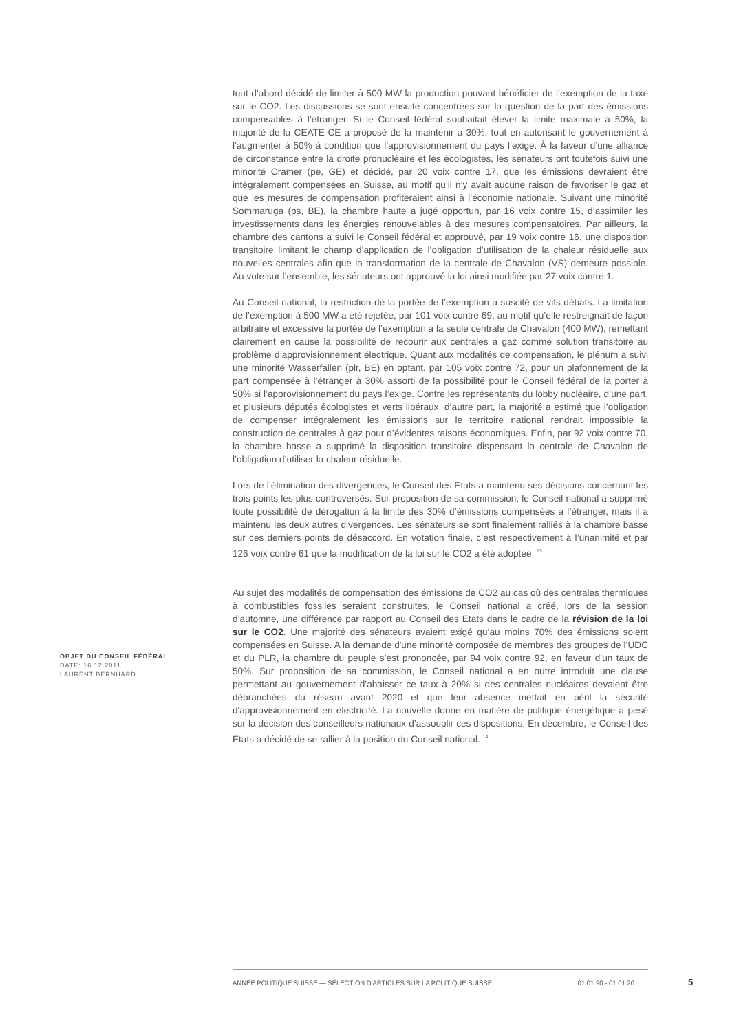tout d’abord décidé de limiter à 500 MW la production pouvant bénéficier de l’exemption de la taxe sur le CO2. Les discussions se sont ensuite concentrées sur la question de la part des émissions compensables à l’étranger. Si le Conseil fédéral souhaitait élever la limite maximale à 50%, la majorité de la CEATE-CE a proposé de la maintenir à 30%, tout en autorisant le gouvernement à l’augmenter à 50% à condition que l’approvisionnement du pays l’exige. À la faveur d’une alliance de circonstance entre la droite pronucléaire et les écologistes, les sénateurs ont toutefois suivi une minorité Cramer (pe, GE) et décidé, par 20 voix contre 17, que les émissions devraient être intégralement compensées en Suisse, au motif qu’il n’y avait aucune raison de favoriser le gaz et que les mesures de compensation profiteraient ainsi à l’économie nationale. Suivant une minorité Sommaruga (ps, BE), la chambre haute a jugé opportun, par 16 voix contre 15, d’assimiler les investissements dans les énergies renouvelables à des mesures compensatoires. Par ailleurs, la chambre des cantons a suivi le Conseil fédéral et approuvé, par 19 voix contre 16, une disposition transitoire limitant le champ d’application de l’obligation d’utilisation de la chaleur résiduelle aux nouvelles centrales afin que la transformation de la centrale de Chavalon (VS) demeure possible. Au vote sur l’ensemble, les sénateurs ont approuvé la loi ainsi modifiée par 27 voix contre 1.
Au Conseil national, la restriction de la portée de l’exemption a suscité de vifs débats. La limitation de l’exemption à 500 MW a été rejetée, par 101 voix contre 69, au motif qu’elle restreignait de façon arbitraire et excessive la portée de l’exemption à la seule centrale de Chavalon (400 MW), remettant clairement en cause la possibilité de recourir aux centrales à gaz comme solution transitoire au problème d’approvisionnement électrique. Quant aux modalités de compensation, le plénum a suivi une minorité Wasserfallen (plr, BE) en optant, par 105 voix contre 72, pour un plafonnement de la part compensée à l’étranger à 30% assorti de la possibilité pour le Conseil fédéral de la porter à 50% si l’approvisionnement du pays l’exige. Contre les représentants du lobby nucléaire, d’une part, et plusieurs députés écologistes et verts libéraux, d’autre part, la majorité a estimé que l’obligation de compenser intégralement les émissions sur le territoire national rendrait impossible la construction de centrales à gaz pour d’évidentes raisons économiques. Enfin, par 92 voix contre 70, la chambre basse a supprimé la disposition transitoire dispensant la centrale de Chavalon de l’obligation d’utiliser la chaleur résiduelle.
Lors de l’élimination des divergences, le Conseil des Etats a maintenu ses décisions concernant les trois points les plus controversés. Sur proposition de sa commission, le Conseil national a supprimé toute possibilité de dérogation à la limite des 30% d’émissions compensées à l’étranger, mais il a maintenu les deux autres divergences. Les sénateurs se sont finalement ralliés à la chambre basse sur ces derniers points de désaccord. En votation finale, c’est respectivement à l’unanimité et par 126 voix contre 61 que la modification de la loi sur le CO2 a été adoptée. <sup>13</sup>
Au sujet des modalités de compensation des émissions de CO2 au cas où des centrales thermiques à combustibles fossiles seraient construites, le Conseil national a créé, lors de la session d’automne, une différence par rapport au Conseil des Etats dans le cadre de la révision de la loi sur le CO2. Une majorité des sénateurs avaient exigé qu’au moins 70% des émissions soient compensées en Suisse. A la demande d'une minorité composée de membres des groupes de l’UDC et du PLR, la chambre du peuple s’est prononcée, par 94 voix contre 92, en faveur d’un taux de 50%. Sur proposition de sa commission, le Conseil national a en outre introduit une clause permettant au gouvernement d’abaisser ce taux à 20% si des centrales nucléaires devaient être débranchées du réseau avant 2020 et que leur absence mettait en péril la sécurité d'approvisionnement en électricité. La nouvelle donne en matière de politique énergétique a pesé sur la décision des conseilleurs nationaux d’assouplir ces dispositions. En décembre, le Conseil des Etats a décidé de se rallier à la position du Conseil national. <sup>14</sup>
OBJET DU CONSEIL FÉDÉRAL
DATE: 16.12.2011
LAURENT BERNHARD
ANNÉE POLITIQUE SUISSE — SÉLECTION D'ARTICLES SUR LA POLITIQUE SUISSE 01.01.90 - 01.01.20 5